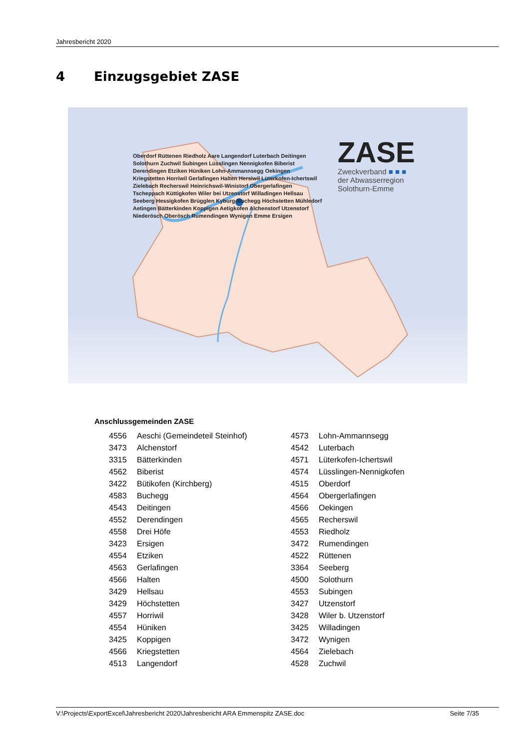Jahresbericht 2020
4 Einzugsgebiet ZASE
Oberdorf Rüttenen Riedholz Aare Langendorf Luterbach Deitingen Solothurn Zuchwil Subingen Lüsslingen Nennigkofen Biberist Derendingen Etziken Hüniken Lohn-Ammannsegg Oekingen Kriegstetten Horriwil Gerlafingen Halten Hersiwil Lüterkofen-Ichertswil Zielebach Recherswil Heinrichswil-Winistorf Obergerlafingen Tscheppach Küttigkofen Wiler bei Utzenstorf Willadingen Hellsau Seeberg Hessigkofen Brügglen Kyburg-Buchegg Höchstetten Mühledorf Aetingen Bätterkinden Koppigen Aetigkofen Alchenstorf Utzenstorf Niederösch Oberösch Rumendingen Wynigen Emme Ersigen
ZASE
Zweckverband ■ ■ ■
der Abwasserregion
Solothurn-Emme
Anschlussgemeinden ZASE
| 4556 | Aeschi (Gemeindeteil Steinhof) | 4573 | Lohn-Ammannsegg |
| 3473 | Alchenstorf | 4542 | Luterbach |
| 3315 | Bätterkinden | 4571 | Lüterkofen-Ichertswil |
| 4562 | Biberist | 4574 | Lüsslingen-Nennigkofen |
| 3422 | Bütikofen (Kirchberg) | 4515 | Oberdorf |
| 4583 | Buchegg | 4564 | Obergerlafingen |
| 4543 | Deitingen | 4566 | Oekingen |
| 4552 | Derendingen | 4565 | Recherswil |
| 4558 | Drei Höfe | 4553 | Riedholz |
| 3423 | Ersigen | 3472 | Rumendingen |
| 4554 | Etziken | 4522 | Rüttenen |
| 4563 | Gerlafingen | 3364 | Seeberg |
| 4566 | Halten | 4500 | Solothurn |
| 3429 | Hellsau | 4553 | Subingen |
| 3429 | Höchstetten | 3427 | Utzenstorf |
| 4557 | Horriwil | 3428 | Wiler b. Utzenstorf |
| 4554 | Hüniken | 3425 | Willadingen |
| 3425 | Koppigen | 3472 | Wynigen |
| 4566 | Kriegstetten | 4564 | Zielebach |
| 4513 | Langendorf | 4528 | Zuchwil |
V:\Projects\ExportExcel\Jahresbericht 2020\Jahresbericht ARA Emmenspitz ZASE.doc Seite 7/35